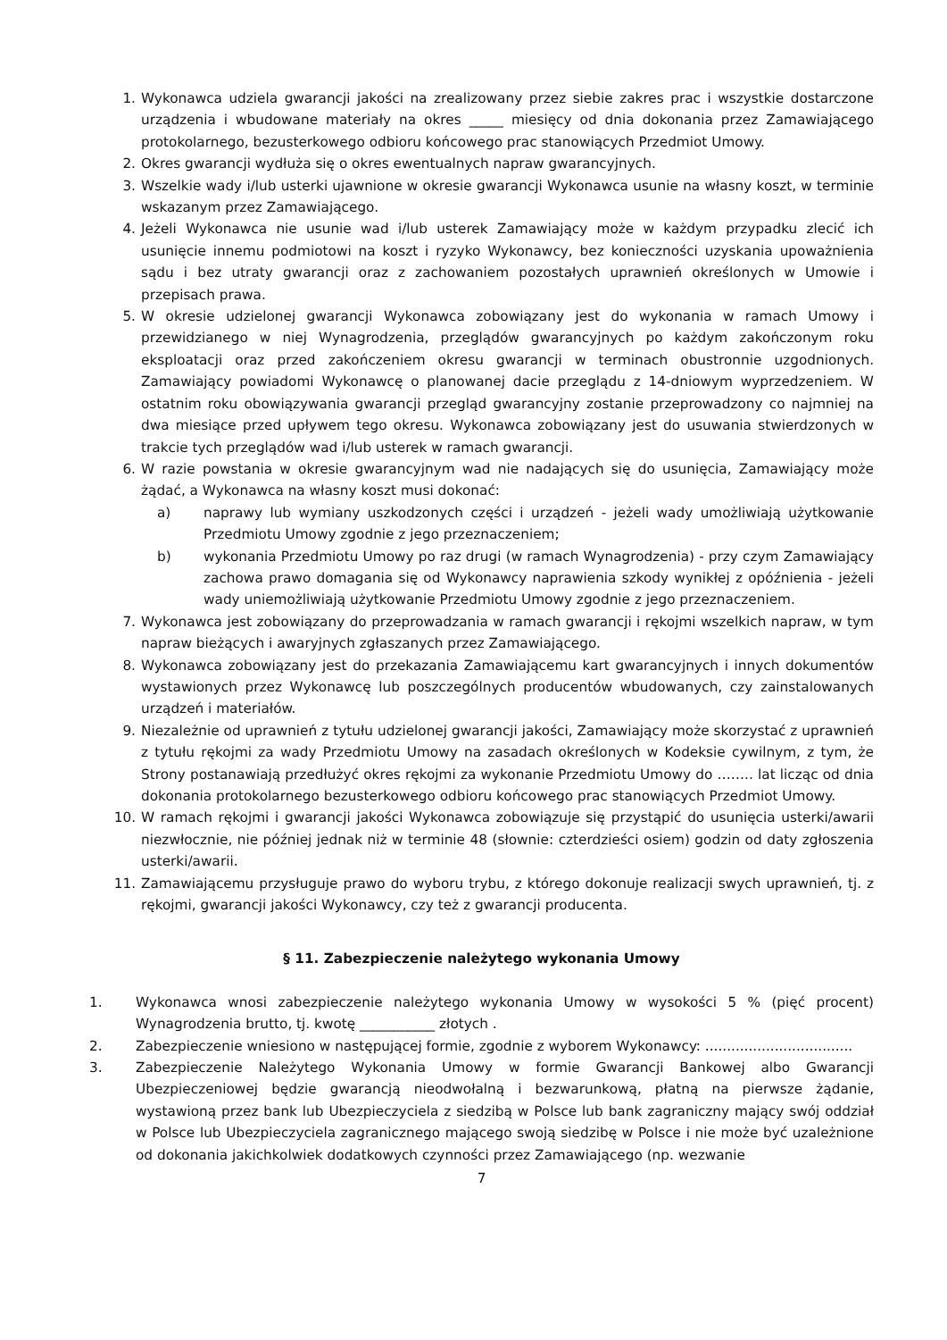1. Wykonawca udziela gwarancji jakości na zrealizowany przez siebie zakres prac i wszystkie dostarczone urządzenia i wbudowane materiały na okres _____ miesięcy od dnia dokonania przez Zamawiającego protokolarnego, bezusterkowego odbioru końcowego prac stanowiących Przedmiot Umowy.
2. Okres gwarancji wydłuża się o okres ewentualnych napraw gwarancyjnych.
3. Wszelkie wady i/lub usterki ujawnione w okresie gwarancji Wykonawca usunie na własny koszt, w terminie wskazanym przez Zamawiającego.
4. Jeżeli Wykonawca nie usunie wad i/lub usterek Zamawiający może w każdym przypadku zlecić ich usunięcie innemu podmiotowi na koszt i ryzyko Wykonawcy, bez konieczności uzyskania upoważnienia sądu i bez utraty gwarancji oraz z zachowaniem pozostałych uprawnień określonych w Umowie i przepisach prawa.
5. W okresie udzielonej gwarancji Wykonawca zobowiązany jest do wykonania w ramach Umowy i przewidzianego w niej Wynagrodzenia, przeglądów gwarancyjnych po każdym zakończonym roku eksploatacji oraz przed zakończeniem okresu gwarancji w terminach obustronnie uzgodnionych. Zamawiający powiadomi Wykonawcę o planowanej dacie przeglądu z 14-dniowym wyprzedzeniem. W ostatnim roku obowiązywania gwarancji przegląd gwarancyjny zostanie przeprowadzony co najmniej na dwa miesiące przed upływem tego okresu. Wykonawca zobowiązany jest do usuwania stwierdzonych w trakcie tych przeglądów wad i/lub usterek w ramach gwarancji.
6. W razie powstania w okresie gwarancyjnym wad nie nadających się do usunięcia, Zamawiający może żądać, a Wykonawca na własny koszt musi dokonać:
a) naprawy lub wymiany uszkodzonych części i urządzeń - jeżeli wady umożliwiają użytkowanie Przedmiotu Umowy zgodnie z jego przeznaczeniem;
b) wykonania Przedmiotu Umowy po raz drugi (w ramach Wynagrodzenia) - przy czym Zamawiający zachowa prawo domagania się od Wykonawcy naprawienia szkody wynikłej z opóźnienia - jeżeli wady uniemożliwiają użytkowanie Przedmiotu Umowy zgodnie z jego przeznaczeniem.
7. Wykonawca jest zobowiązany do przeprowadzania w ramach gwarancji i rękojmi wszelkich napraw, w tym napraw bieżących i awaryjnych zgłaszanych przez Zamawiającego.
8. Wykonawca zobowiązany jest do przekazania Zamawiającemu kart gwarancyjnych i innych dokumentów wystawionych przez Wykonawcę lub poszczególnych producentów wbudowanych, czy zainstalowanych urządzeń i materiałów.
9. Niezależnie od uprawnień z tytułu udzielonej gwarancji jakości, Zamawiający może skorzystać z uprawnień z tytułu rękojmi za wady Przedmiotu Umowy na zasadach określonych w Kodeksie cywilnym, z tym, że Strony postanawiają przedłużyć okres rękojmi za wykonanie Przedmiotu Umowy do …….. lat licząc od dnia dokonania protokolarnego bezusterkowego odbioru końcowego prac stanowiących Przedmiot Umowy.
10. W ramach rękojmi i gwarancji jakości Wykonawca zobowiązuje się przystąpić do usunięcia usterki/awarii niezwłocznie, nie później jednak niż w terminie 48 (słownie: czterdzieści osiem) godzin od daty zgłoszenia usterki/awarii.
11. Zamawiającemu przysługuje prawo do wyboru trybu, z którego dokonuje realizacji swych uprawnień, tj. z rękojmi, gwarancji jakości Wykonawcy, czy też z gwarancji producenta.
§ 11. Zabezpieczenie należytego wykonania Umowy
1. Wykonawca wnosi zabezpieczenie należytego wykonania Umowy w wysokości 5 % (pięć procent) Wynagrodzenia brutto, tj. kwotę ___________ złotych .
2. Zabezpieczenie wniesiono w następującej formie, zgodnie z wyborem Wykonawcy: ..................................
3. Zabezpieczenie Należytego Wykonania Umowy w formie Gwarancji Bankowej albo Gwarancji Ubezpieczeniowej będzie gwarancją nieodwołalną i bezwarunkową, płatną na pierwsze żądanie, wystawioną przez bank lub Ubezpieczyciela z siedzibą w Polsce lub bank zagraniczny mający swój oddział w Polsce lub Ubezpieczyciela zagranicznego mającego swoją siedzibę w Polsce i nie może być uzależnione od dokonania jakichkolwiek dodatkowych czynności przez Zamawiającego (np. wezwanie
7